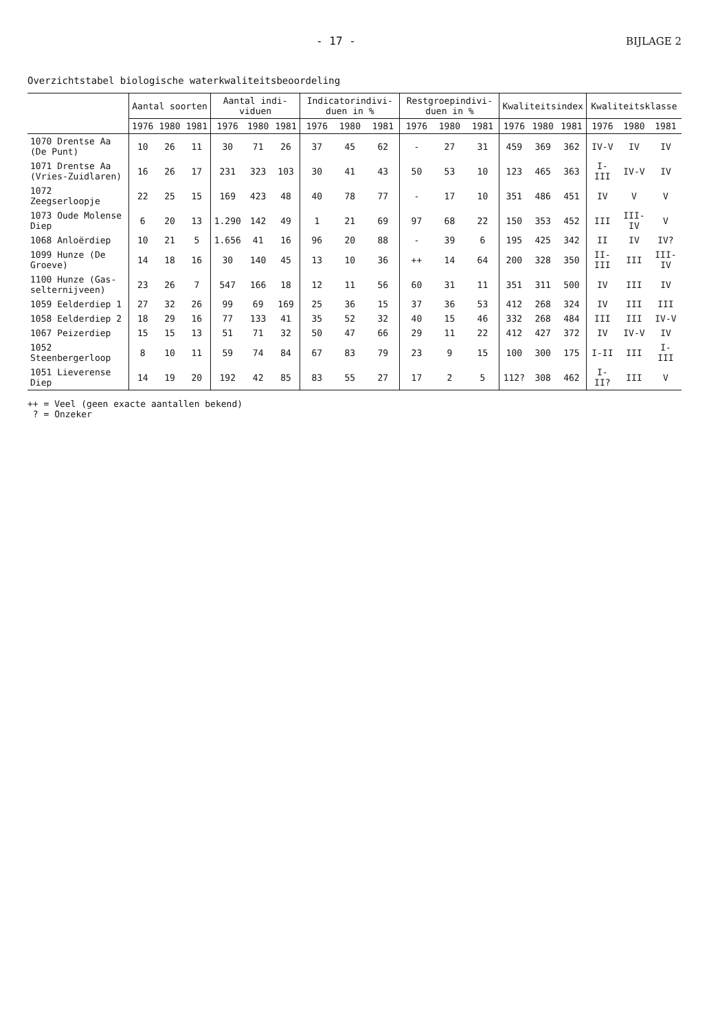- 17 - BIJLAGE 2
Overzichtstabel biologische waterkwaliteitsbeoordeling
| | Aantal soorten | | | Aantal indi-viduen | | | Indicatorindivi-duen in % | | | Restgroepindivi-duen in % | | | Kwaliteitsindex | | | Kwaliteitsklasse | | |
| --- | --- | --- | --- | --- | --- | --- | --- | --- | --- | --- | --- | --- | --- | --- | --- | --- | --- | --- |
| | 1976 | 1980 | 1981 | 1976 | 1980 | 1981 | 1976 | 1980 | 1981 | 1976 | 1980 | 1981 | 1976 | 1980 | 1981 | 1976 | 1980 | 1981 |
| 1070 Drentse Aa (De Punt) | 10 | 26 | 11 | 30 | 71 | 26 | 37 | 45 | 62 | - | 27 | 31 | 459 | 369 | 362 | IV-V | IV | IV |
| 1071 Drentse Aa (Vries-Zuidlaren) | 16 | 26 | 17 | 231 | 323 | 103 | 30 | 41 | 43 | 50 | 53 | 10 | 123 | 465 | 363 | I-III | IV-V | IV |
| 1072 Zeegserloopje | 22 | 25 | 15 | 169 | 423 | 48 | 40 | 78 | 77 | - | 17 | 10 | 351 | 486 | 451 | IV | V | V |
| 1073 Oude Molense Diep | 6 | 20 | 13 | 1.290 | 142 | 49 | 1 | 21 | 69 | 97 | 68 | 22 | 150 | 353 | 452 | III | III-IV | V |
| 1068 Anloërdiep | 10 | 21 | 5 | 1.656 | 41 | 16 | 96 | 20 | 88 | - | 39 | 6 | 195 | 425 | 342 | II | IV | IV? |
| 1099 Hunze (De Groeve) | 14 | 18 | 16 | 30 | 140 | 45 | 13 | 10 | 36 | ++ | 14 | 64 | 200 | 328 | 350 | II-III | III | III-IV |
| 1100 Hunze (Gas-selternijveen) | 23 | 26 | 7 | 547 | 166 | 18 | 12 | 11 | 56 | 60 | 31 | 11 | 351 | 311 | 500 | IV | III | IV |
| 1059 Eelderdiep 1 | 27 | 32 | 26 | 99 | 69 | 169 | 25 | 36 | 15 | 37 | 36 | 53 | 412 | 268 | 324 | IV | III | III |
| 1058 Eelderdiep 2 | 18 | 29 | 16 | 77 | 133 | 41 | 35 | 52 | 32 | 40 | 15 | 46 | 332 | 268 | 484 | III | III | IV-V |
| 1067 Peizerdiep | 15 | 15 | 13 | 51 | 71 | 32 | 50 | 47 | 66 | 29 | 11 | 22 | 412 | 427 | 372 | IV | IV-V | IV |
| 1052 Steenbergerloop | 8 | 10 | 11 | 59 | 74 | 84 | 67 | 83 | 79 | 23 | 9 | 15 | 100 | 300 | 175 | I-II | III | I-III |
| 1051 Lieverense Diep | 14 | 19 | 20 | 192 | 42 | 85 | 83 | 55 | 27 | 17 | 2 | 5 | 112? | 308 | 462 | I-II? | III | V |
++ = Veel (geen exacte aantallen bekend)
? = Onzeker